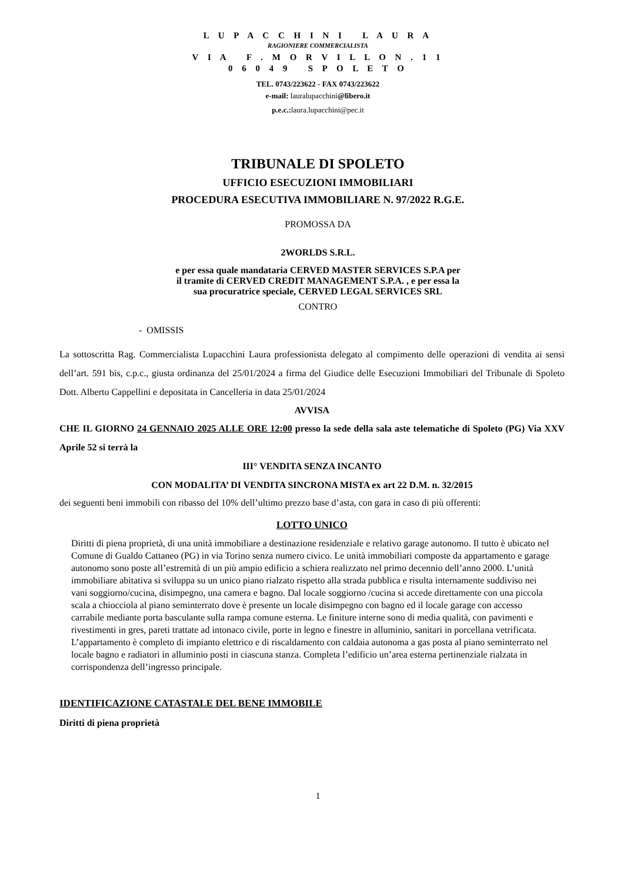L U P A C C H I N I L A U R A
RAGIONIERE COMMERCIALISTA
V I A F . M O R V I L L O N . 1 1
0 6 0 4 9 S P O L E T O
TEL. 0743/223622 - FAX 0743/223622
e-mail: lauralupacchini@libero.it
p.e.c.: laura.lupacchini@pec.it
TRIBUNALE DI SPOLETO
UFFICIO ESECUZIONI IMMOBILIARI
PROCEDURA ESECUTIVA IMMOBILIARE N. 97/2022 R.G.E.
PROMOSSA DA
2WORLDS S.R.L.
e per essa quale mandataria CERVED MASTER SERVICES S.P.A per
il tramite di CERVED CREDIT MANAGEMENT S.P.A. , e per essa la
sua procuratrice speciale, CERVED LEGAL SERVICES SRL
CONTRO
- OMISSIS
La sottoscritta Rag. Commercialista Lupacchini Laura professionista delegato al compimento delle operazioni di vendita ai sensi dell’art. 591 bis, c.p.c., giusta ordinanza del 25/01/2024 a firma del Giudice delle Esecuzioni Immobiliari del Tribunale di Spoleto Dott. Alberto Cappellini e depositata in Cancelleria in data 25/01/2024
AVVISA
CHE IL GIORNO 24 GENNAIO 2025 ALLE ORE 12:00 presso la sede della sala aste telematiche di Spoleto (PG) Via XXV Aprile 52 si terrà la
III° VENDITA SENZA INCANTO
CON MODALITA’ DI VENDITA SINCRONA MISTA ex art 22 D.M. n. 32/2015
dei seguenti beni immobili con ribasso del 10% dell’ultimo prezzo base d’asta, con gara in caso di più offerenti:
LOTTO UNICO
Diritti di piena proprietà, di una unità immobiliare a destinazione residenziale e relativo garage autonomo. Il tutto è ubicato nel Comune di Gualdo Cattaneo (PG) in via Torino senza numero civico. Le unità immobiliari composte da appartamento e garage autonomo sono poste all’estremità di un più ampio edificio a schiera realizzato nel primo decennio dell’anno 2000. L’unità immobiliare abitativa si sviluppa su un unico piano rialzato rispetto alla strada pubblica e risulta internamente suddiviso nei vani soggiorno/cucina, disimpegno, una camera e bagno. Dal locale soggiorno /cucina si accede direttamente con una piccola scala a chiocciola al piano seminterrato dove è presente un locale disimpegno con bagno ed il locale garage con accesso carrabile mediante porta basculante sulla rampa comune esterna. Le finiture interne sono di media qualità, con pavimenti e rivestimenti in gres, pareti trattate ad intonaco civile, porte in legno e finestre in alluminio, sanitari in porcellana vetrificata. L’appartamento è completo di impianto elettrico e di riscaldamento con caldaia autonoma a gas posta al piano seminterrato nel locale bagno e radiatori in alluminio posti in ciascuna stanza. Completa l’edificio un’area esterna pertinenziale rialzata in corrispondenza dell’ingresso principale.
IDENTIFICAZIONE CATASTALE DEL BENE IMMOBILE
Diritti di piena proprietà
1